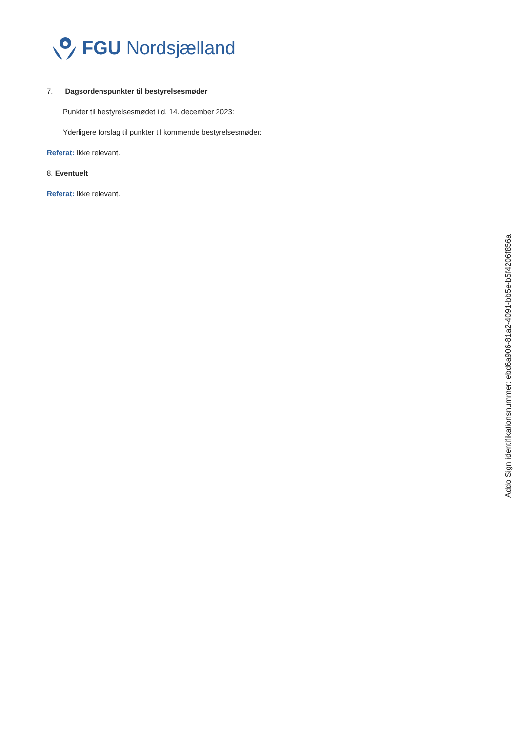FGU Nordsjælland
7. Dagsordenspunkter til bestyrelsesmøder
Punkter til bestyrelsesmødet i d. 14. december 2023:
Yderligere forslag til punkter til kommende bestyrelsesmøder:
Referat: Ikke relevant.
8. Eventuelt
Referat: Ikke relevant.
Addo Sign identifikationsnummer: ebd6a906-81a2-4091-bb5e-b5f4206f856a